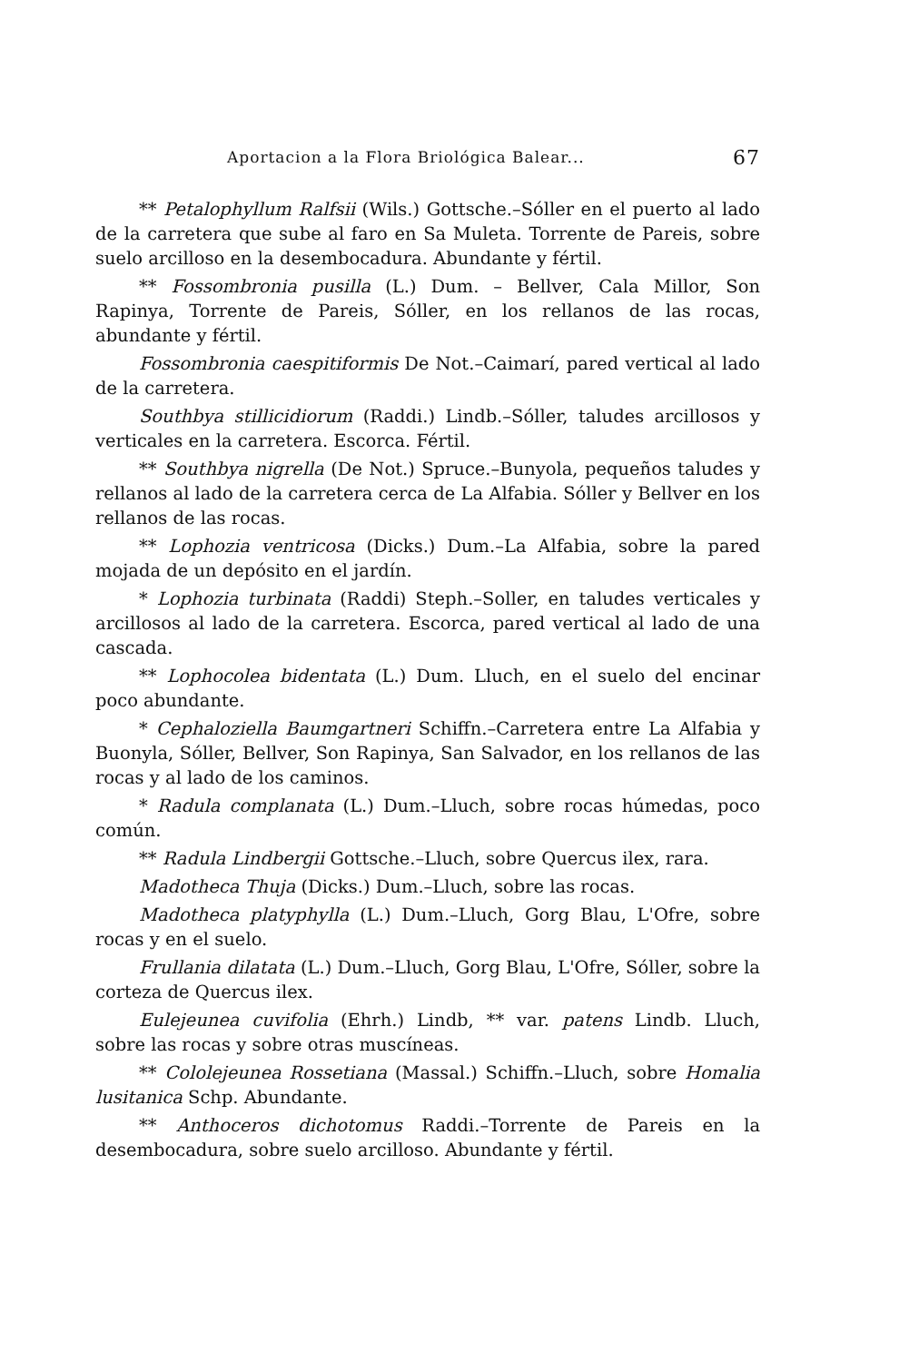Aportacion a la Flora Briológica Balear... 67
** Petalophyllum Ralfsii (Wils.) Gottsche.–Sóller en el puerto al lado de la carretera que sube al faro en Sa Muleta. Torrente de Pareis, sobre suelo arcilloso en la desembocadura. Abundante y fértil.
** Fossombronia pusilla (L.) Dum. – Bellver, Cala Millor, Son Rapinya, Torrente de Pareis, Sóller, en los rellanos de las rocas, abundante y fértil.
Fossombronia caespitiformis De Not.–Caimarí, pared vertical al lado de la carretera.
Southbya stillicidiorum (Raddi.) Lindb.–Sóller, taludes arcillosos y verticales en la carretera. Escorca. Fértil.
** Southbya nigrella (De Not.) Spruce.–Bunyola, pequeños taludes y rellanos al lado de la carretera cerca de La Alfabia. Sóller y Bellver en los rellanos de las rocas.
** Lophozia ventricosa (Dicks.) Dum.–La Alfabia, sobre la pared mojada de un depósito en el jardín.
* Lophozia turbinata (Raddi) Steph.–Soller, en taludes verticales y arcillosos al lado de la carretera. Escorca, pared vertical al lado de una cascada.
** Lophocolea bidentata (L.) Dum. Lluch, en el suelo del encinar poco abundante.
* Cephaloziella Baumgartneri Schiffn.–Carretera entre La Alfabia y Buonyla, Sóller, Bellver, Son Rapinya, San Salvador, en los rellanos de las rocas y al lado de los caminos.
* Radula complanata (L.) Dum.–Lluch, sobre rocas húmedas, poco común.
** Radula Lindbergii Gottsche.–Lluch, sobre Quercus ilex, rara.
Madotheca Thuja (Dicks.) Dum.–Lluch, sobre las rocas.
Madotheca platyphylla (L.) Dum.–Lluch, Gorg Blau, L'Ofre, sobre rocas y en el suelo.
Frullania dilatata (L.) Dum.–Lluch, Gorg Blau, L'Ofre, Sóller, sobre la corteza de Quercus ilex.
Eulejeunea cuvifolia (Ehrh.) Lindb, ** var. patens Lindb. Lluch, sobre las rocas y sobre otras muscíneas.
** Cololejeunea Rossetiana (Massal.) Schiffn.–Lluch, sobre Homalia lusitanica Schp. Abundante.
** Anthoceros dichotomus Raddi.–Torrente de Pareis en la desembocadura, sobre suelo arcilloso. Abundante y fértil.